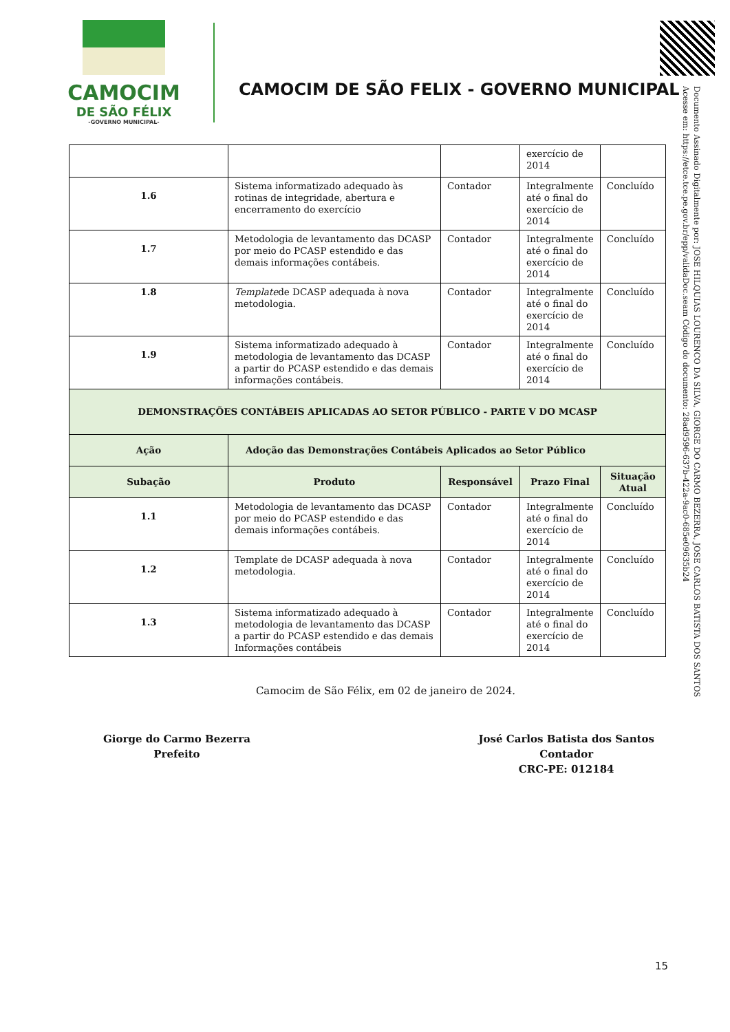CAMOCIM
DE SÃO FÉLIX
-GOVERNO MUNICIPAL-
CAMOCIM DE SÃO FELIX - GOVERNO MUNICIPAL
Documento Assinado Digitalmente por: JOSE HILQUIAS LOURENCO DA SILVA, GIORGE DO CARMO BEZERRA, JOSE CARLOS BATISTA DOS SANTOS
Acesse em: https://etce.tce.pe.gov.br/epp/validaDoc.seam Código do documento: 28ad9596-637b-422a-9ac0-685e09635b24
| | | | exercício de 2014 | |
| 1.6 | Sistema informatizado adequado às rotinas de integridade, abertura e encerramento do exercício | Contador | Integralmente até o final do exercício de 2014 | Concluído |
| 1.7 | Metodologia de levantamento das DCASP por meio do PCASP estendido e das demais informações contábeis. | Contador | Integralmente até o final do exercício de 2014 | Concluído |
| 1.8 | Template de DCASP adequada à nova metodologia. | Contador | Integralmente até o final do exercício de 2014 | Concluído |
| 1.9 | Sistema informatizado adequado à metodologia de levantamento das DCASP a partir do PCASP estendido e das demais informações contábeis. | Contador | Integralmente até o final do exercício de 2014 | Concluído |
| DEMONSTRAÇÕES CONTÁBEIS APLICADAS AO SETOR PÚBLICO - PARTE V DO MCASP | | | | |
| Ação | Adoção das Demonstrações Contábeis Aplicados ao Setor Público | | | |
| Subação | Produto | Responsável | Prazo Final | Situação Atual |
| 1.1 | Metodologia de levantamento das DCASP por meio do PCASP estendido e das demais informações contábeis. | Contador | Integralmente até o final do exercício de 2014 | Concluído |
| 1.2 | Template de DCASP adequada à nova metodologia. | Contador | Integralmente até o final do exercício de 2014 | Concluído |
| 1.3 | Sistema informatizado adequado à metodologia de levantamento das DCASP a partir do PCASP estendido e das demais Informações contábeis | Contador | Integralmente até o final do exercício de 2014 | Concluído |
Camocim de São Félix, em 02 de janeiro de 2024.
Giorge do Carmo Bezerra
Prefeito
José Carlos Batista dos Santos
Contador
CRC-PE: 012184
15